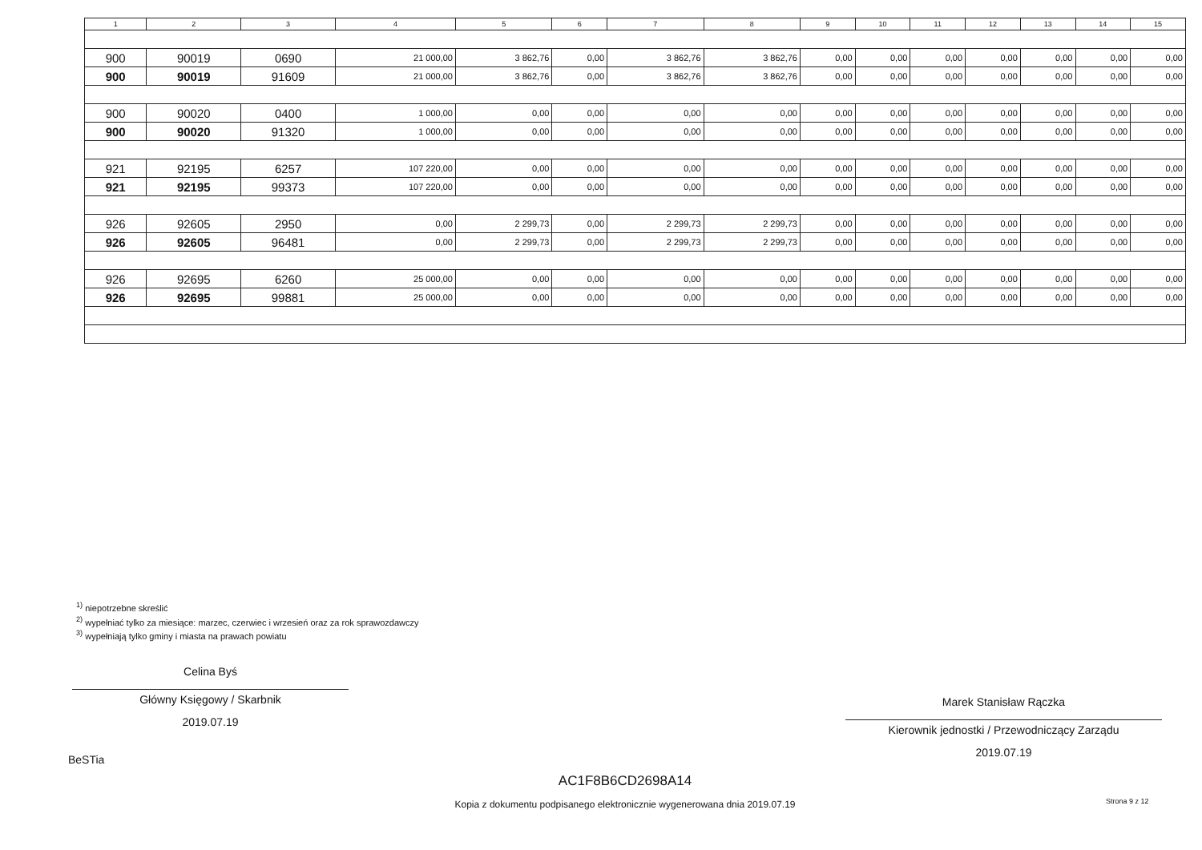| 1 | 2 | 3 | 4 | 5 | 6 | 7 | 8 | 9 | 10 | 11 | 12 | 13 | 14 | 15 |
| --- | --- | --- | --- | --- | --- | --- | --- | --- | --- | --- | --- | --- | --- | --- |
| 900 | 90019 | 0690 | 21 000,00 | 3 862,76 | 0,00 | 3 862,76 | 3 862,76 | 0,00 | 0,00 | 0,00 | 0,00 | 0,00 | 0,00 | 0,00 |
| 900 | 90019 | 91609 | 21 000,00 | 3 862,76 | 0,00 | 3 862,76 | 3 862,76 | 0,00 | 0,00 | 0,00 | 0,00 | 0,00 | 0,00 | 0,00 |
| 900 | 90020 | 0400 | 1 000,00 | 0,00 | 0,00 | 0,00 | 0,00 | 0,00 | 0,00 | 0,00 | 0,00 | 0,00 | 0,00 | 0,00 |
| 900 | 90020 | 91320 | 1 000,00 | 0,00 | 0,00 | 0,00 | 0,00 | 0,00 | 0,00 | 0,00 | 0,00 | 0,00 | 0,00 | 0,00 |
| 921 | 92195 | 6257 | 107 220,00 | 0,00 | 0,00 | 0,00 | 0,00 | 0,00 | 0,00 | 0,00 | 0,00 | 0,00 | 0,00 | 0,00 |
| 921 | 92195 | 99373 | 107 220,00 | 0,00 | 0,00 | 0,00 | 0,00 | 0,00 | 0,00 | 0,00 | 0,00 | 0,00 | 0,00 | 0,00 |
| 926 | 92605 | 2950 | 0,00 | 2 299,73 | 0,00 | 2 299,73 | 2 299,73 | 0,00 | 0,00 | 0,00 | 0,00 | 0,00 | 0,00 | 0,00 |
| 926 | 92605 | 96481 | 0,00 | 2 299,73 | 0,00 | 2 299,73 | 2 299,73 | 0,00 | 0,00 | 0,00 | 0,00 | 0,00 | 0,00 | 0,00 |
| 926 | 92695 | 6260 | 25 000,00 | 0,00 | 0,00 | 0,00 | 0,00 | 0,00 | 0,00 | 0,00 | 0,00 | 0,00 | 0,00 | 0,00 |
| 926 | 92695 | 99881 | 25 000,00 | 0,00 | 0,00 | 0,00 | 0,00 | 0,00 | 0,00 | 0,00 | 0,00 | 0,00 | 0,00 | 0,00 |
<sup>1)</sup> niepotrzebne skreślić
<sup>2)</sup> wypełniać tylko za miesiące: marzec, czerwiec i wrzesień oraz za rok sprawozdawczy
<sup>3)</sup> wypełniają tylko gminy i miasta na prawach powiatu
Celina Byś
Główny Księgowy / Skarbnik
2019.07.19
Marek Stanisław Rączka
Kierownik jednostki / Przewodniczący Zarządu
2019.07.19
BeSTia
AC1F8B6CD2698A14
Kopia z dokumentu podpisanego elektronicznie wygenerowana dnia 2019.07.19
Strona 9 z 12